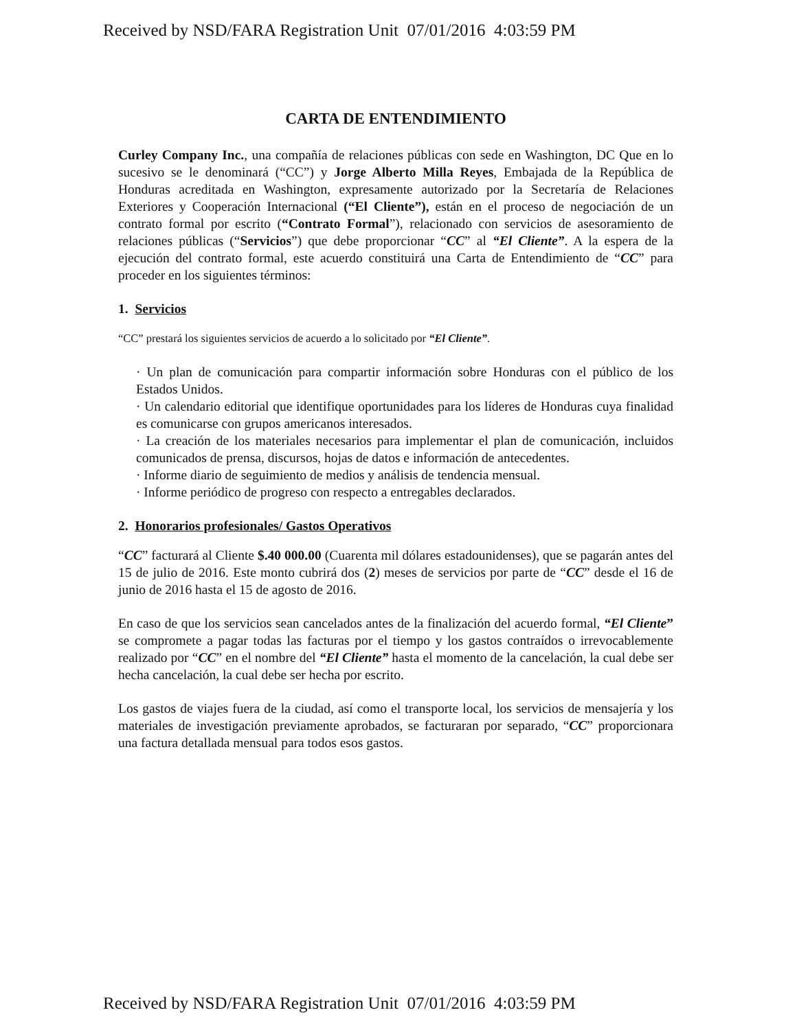Received by NSD/FARA Registration Unit 07/01/2016 4:03:59 PM
CARTA DE ENTENDIMIENTO
Curley Company Inc., una compañía de relaciones públicas con sede en Washington, DC Que en lo sucesivo se le denominará (“CC”) y Jorge Alberto Milla Reyes, Embajada de la República de Honduras acreditada en Washington, expresamente autorizado por la Secretaría de Relaciones Exteriores y Cooperación Internacional (“El Cliente”), están en el proceso de negociación de un contrato formal por escrito (“Contrato Formal”), relacionado con servicios de asesoramiento de relaciones públicas (“Servicios”) que debe proporcionar “CC” al “El Cliente”. A la espera de la ejecución del contrato formal, este acuerdo constituirá una Carta de Entendimiento de “CC” para proceder en los siguientes términos:
1. Servicios
“CC” prestará los siguientes servicios de acuerdo a lo solicitado por “El Cliente”.
· Un plan de comunicación para compartir información sobre Honduras con el público de los Estados Unidos.
· Un calendario editorial que identifique oportunidades para los líderes de Honduras cuya finalidad es comunicarse con grupos americanos interesados.
· La creación de los materiales necesarios para implementar el plan de comunicación, incluidos comunicados de prensa, discursos, hojas de datos e información de antecedentes.
· Informe diario de seguimiento de medios y análisis de tendencia mensual.
· Informe periódico de progreso con respecto a entregables declarados.
2. Honorarios profesionales/ Gastos Operativos
“CC” facturará al Cliente $.40 000.00 (Cuarenta mil dólares estadounidenses), que se pagarán antes del 15 de julio de 2016. Este monto cubrirá dos (2) meses de servicios por parte de “CC” desde el 16 de junio de 2016 hasta el 15 de agosto de 2016.
En caso de que los servicios sean cancelados antes de la finalización del acuerdo formal, “El Cliente” se compromete a pagar todas las facturas por el tiempo y los gastos contraídos o irrevocablemente realizado por “CC” en el nombre del “El Cliente” hasta el momento de la cancelación, la cual debe ser hecha cancelación, la cual debe ser hecha por escrito.
Los gastos de viajes fuera de la ciudad, así como el transporte local, los servicios de mensajería y los materiales de investigación previamente aprobados, se facturaran por separado, “CC” proporcionara una factura detallada mensual para todos esos gastos.
Received by NSD/FARA Registration Unit 07/01/2016 4:03:59 PM